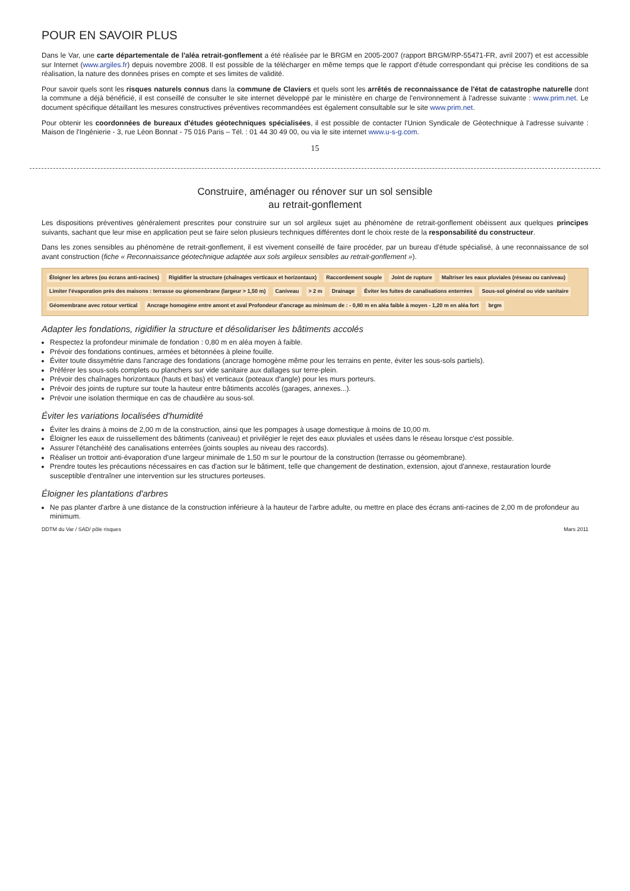POUR EN SAVOIR PLUS
Dans le Var, une carte départementale de l'aléa retrait-gonflement a été réalisée par le BRGM en 2005-2007 (rapport BRGM/RP-55471-FR, avril 2007) et est accessible sur Internet (www.argiles.fr) depuis novembre 2008. Il est possible de la télécharger en même temps que le rapport d'étude correspondant qui précise les conditions de sa réalisation, la nature des données prises en compte et ses limites de validité.
Pour savoir quels sont les risques naturels connus dans la commune de Claviers et quels sont les arrêtés de reconnaissance de l'état de catastrophe naturelle dont la commune a déjà bénéficié, il est conseillé de consulter le site internet développé par le ministère en charge de l'environnement à l'adresse suivante : www.prim.net. Le document spécifique détaillant les mesures constructives préventives recommandées est également consultable sur le site www.prim.net.
Pour obtenir les coordonnées de bureaux d'études géotechniques spécialisées, il est possible de contacter l'Union Syndicale de Géotechnique à l'adresse suivante : Maison de l'Ingénierie - 3, rue Léon Bonnat - 75 016 Paris – Tél. : 01 44 30 49 00, ou via le site internet www.u-s-g.com.
15
Construire, aménager ou rénover sur un sol sensible
au retrait-gonflement
Les dispositions préventives généralement prescrites pour construire sur un sol argileux sujet au phénomène de retrait-gonflement obéissent aux quelques principes suivants, sachant que leur mise en application peut se faire selon plusieurs techniques différentes dont le choix reste de la responsabilité du constructeur.
Dans les zones sensibles au phénomène de retrait-gonflement, il est vivement conseillé de faire procéder, par un bureau d'étude spécialisé, à une reconnaissance de sol avant construction (fiche « Reconnaissance géotechnique adaptée aux sols argileux sensibles au retrait-gonflement »).
Éloigner les arbres (ou écrans anti-racines) Rigidifier la structure (chaînages verticaux et horizontaux) Raccordement souple Joint de rupture Maîtriser les eaux pluviales (réseau ou caniveau) Limiter l'évaporation près des maisons : terrasse ou géomembrane (largeur > 1,50 m) Caniveau > 2 m Drainage Éviter les fuites de canalisations enterrées Sous-sol général ou vide sanitaire Géomembrane avec rotour vertical Ancrage homogène entre amont et aval Profondeur d'ancrage au minimum de : - 0,80 m en aléa faible à moyen - 1,20 m en aléa fort brgm
Adapter les fondations, rigidifier la structure et désolidariser les bâtiments accolés
Respectez la profondeur minimale de fondation : 0,80 m en aléa moyen à faible.
Prévoir des fondations continues, armées et bétonnées à pleine fouille.
Éviter toute dissymétrie dans l'ancrage des fondations (ancrage homogène même pour les terrains en pente, éviter les sous-sols partiels).
Préférer les sous-sols complets ou planchers sur vide sanitaire aux dallages sur terre-plein.
Prévoir des chaînages horizontaux (hauts et bas) et verticaux (poteaux d'angle) pour les murs porteurs.
Prévoir des joints de rupture sur toute la hauteur entre bâtiments accolés (garages, annexes...).
Prévoir une isolation thermique en cas de chaudière au sous-sol.
Éviter les variations localisées d'humidité
Éviter les drains à moins de 2,00 m de la construction, ainsi que les pompages à usage domestique à moins de 10,00 m.
Éloigner les eaux de ruissellement des bâtiments (caniveau) et privilégier le rejet des eaux pluviales et usées dans le réseau lorsque c'est possible.
Assurer l'étanchéité des canalisations enterrées (joints souples au niveau des raccords).
Réaliser un trottoir anti-évaporation d'une largeur minimale de 1,50 m sur le pourtour de la construction (terrasse ou géomembrane).
Prendre toutes les précautions nécessaires en cas d'action sur le bâtiment, telle que changement de destination, extension, ajout d'annexe, restauration lourde susceptible d'entraîner une intervention sur les structures porteuses.
Éloigner les plantations d'arbres
Ne pas planter d'arbre à une distance de la construction inférieure à la hauteur de l'arbre adulte, ou mettre en place des écrans anti-racines de 2,00 m de profondeur au minimum.
DDTM du Var / SAD/ pôle risques Mars 2011